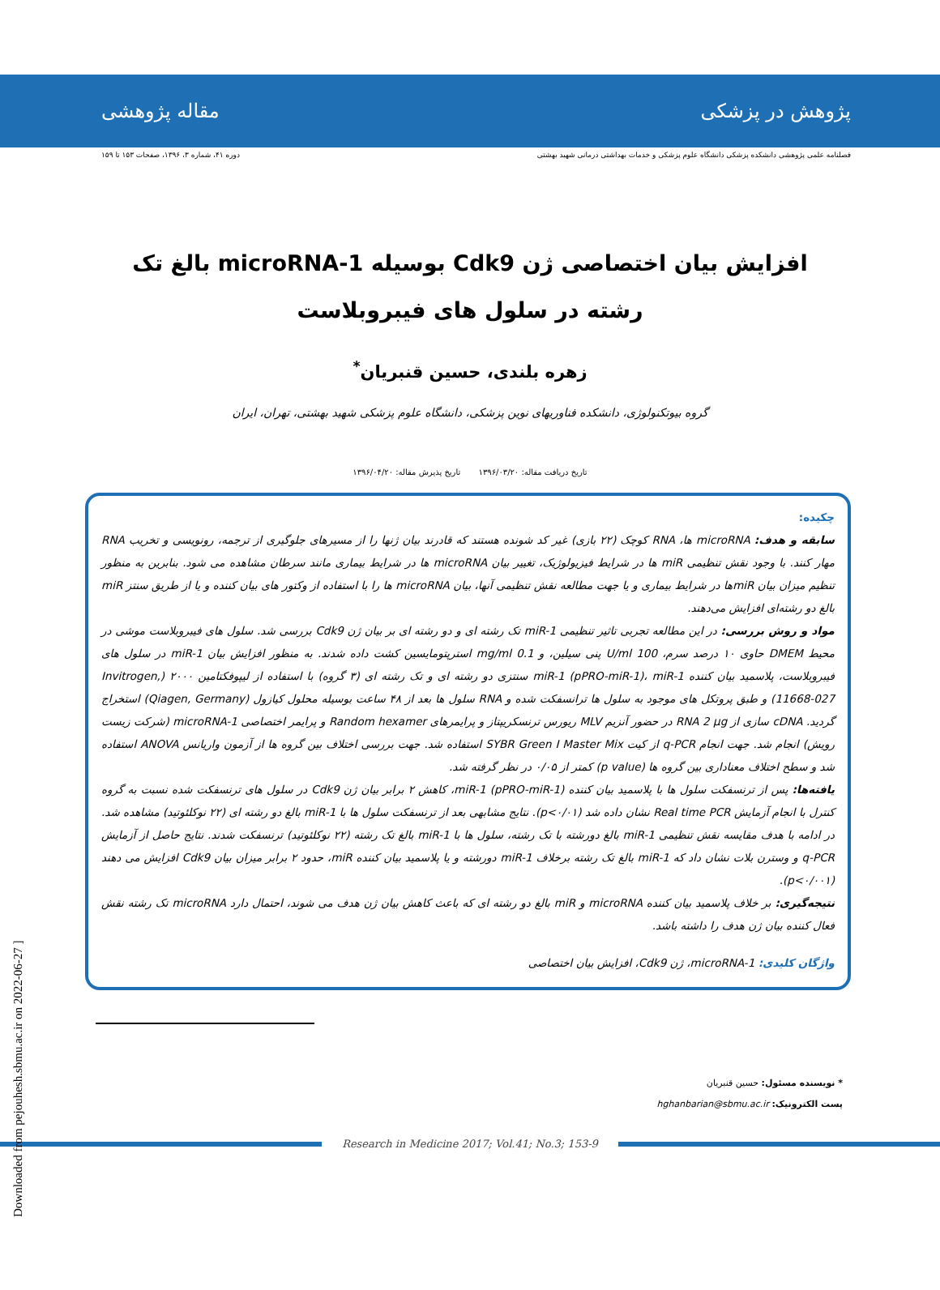پژوهش در پزشکی مقاله پژوهشی
فصلنامه علمی پژوهشی دانشکده پزشکی دانشگاه علوم پزشکی و خدمات بهداشتی درمانی شهید بهشتی
دوره ۴۱، شماره ۳، ۱۳۹۶، صفحات ۱۵۳ تا ۱۵۹
افزایش بیان اختصاصی ژن Cdk9 بوسیله microRNA-1 بالغ تک رشته در سلول های فیبروبلاست
زهره بلندی، حسین قنبریان<sup>*</sup>
گروه بیوتکنولوژی، دانشکده فناوریهای نوین پزشکی، دانشگاه علوم پزشکی شهید بهشتی، تهران، ایران
تاریخ دریافت مقاله: ۱۳۹۶/۰۳/۲۰ تاریخ پذیرش مقاله: ۱۳۹۶/۰۴/۲۰
چکیده:
سابقه و هدف: microRNA ها، RNA کوچک (۲۲ بازی) غیر کد شونده هستند که قادرند بیان ژنها را از مسیرهای جلوگیری از ترجمه، رونویسی و تخریب RNA مهار کنند. با وجود نقش تنظیمی miR ها در شرایط فیزیولوژیک، تغییر بیان microRNA ها در شرایط بیماری مانند سرطان مشاهده می شود. بنابرین به منظور تنظیم میزان بیان miRها در شرایط بیماری و یا جهت مطالعه نقش تنظیمی آنها، بیان microRNA ها را با استفاده از وکتور های بیان کننده و یا از طریق سنتز miR بالغ دو رشته‌ای افزایش می‌دهند.
مواد و روش بررسی: در این مطالعه تجربی تاثیر تنظیمی miR-1 تک رشته ای و دو رشته ای بر بیان ژن Cdk9 بررسی شد. سلول های فیبروبلاست موشی در محیط DMEM حاوی ۱۰ درصد سرم، 100 U/ml پنی سیلین، و 0.1 mg/ml استرپتومایسین کشت داده شدند. به منظور افزایش بیان miR-1 در سلول های فیبروبلاست، پلاسمید بیان کننده miR-1 (pPRO-miR-1)، miR-1 سنتزی دو رشته ای و تک رشته ای (۳ گروه) با استفاده از لیپوفکتامین ۲۰۰۰ (Invitrogen, 11668-027) و طبق پروتکل های موجود به سلول ها ترانسفکت شده و RNA سلول ها بعد از ۴۸ ساعت بوسیله محلول کیازول (Qiagen, Germany) استخراج گردید. cDNA سازی از RNA 2 µg در حضور آنزیم MLV ریورس ترنسکریپتاز و پرایمرهای Random hexamer و پرایمر اختصاصی microRNA-1 (شرکت زیست رویش) انجام شد. جهت انجام q-PCR از کیت SYBR Green I Master Mix استفاده شد. جهت بررسی اختلاف بین گروه ها از آزمون واریانس ANOVA استفاده شد و سطح اختلاف معناداری بین گروه ها (p value) کمتر از ۰/۰۵ در نظر گرفته شد.
یافته‌ها: پس از ترنسفکت سلول ها با پلاسمید بیان کننده miR-1 (pPRO-miR-1)، کاهش ۲ برابر بیان ژن Cdk9 در سلول های ترنسفکت شده نسبت به گروه کنترل با انجام آزمایش Real time PCR نشان داده شد (p<۰/۰۱). نتایج مشابهی بعد از ترنسفکت سلول ها با miR-1 بالغ دو رشته ای (۲۲ نوکلئوتید) مشاهده شد. در ادامه با هدف مقایسه نقش تنظیمی miR-1 بالغ دورشته با تک رشته، سلول ها با miR-1 بالغ تک رشته (۲۲ نوکلئوتید) ترنسفکت شدند. نتایج حاصل از آزمایش q-PCR و وسترن بلات نشان داد که miR-1 بالغ تک رشته برخلاف miR-1 دورشته و یا پلاسمید بیان کننده miR، حدود ۲ برابر میزان بیان Cdk9 افزایش می دهند (p<۰/۰۰۱).
نتیجه‌گیری: بر خلاف پلاسمید بیان کننده microRNA و miR بالغ دو رشته ای که باعث کاهش بیان ژن هدف می شوند، احتمال دارد microRNA تک رشته نقش فعال کننده بیان ژن هدف را داشته باشد.
واژگان کلیدی: microRNA-1، ژن Cdk9، افزایش بیان اختصاصی
* نویسنده مسئول: حسین قنبریان
پست الکترونیک: hghanbarian@sbmu.ac.ir
Research in Medicine 2017; Vol.41; No.3; 153-9
Downloaded from pejouhesh.sbmu.ac.ir on 2022-06-27 ]